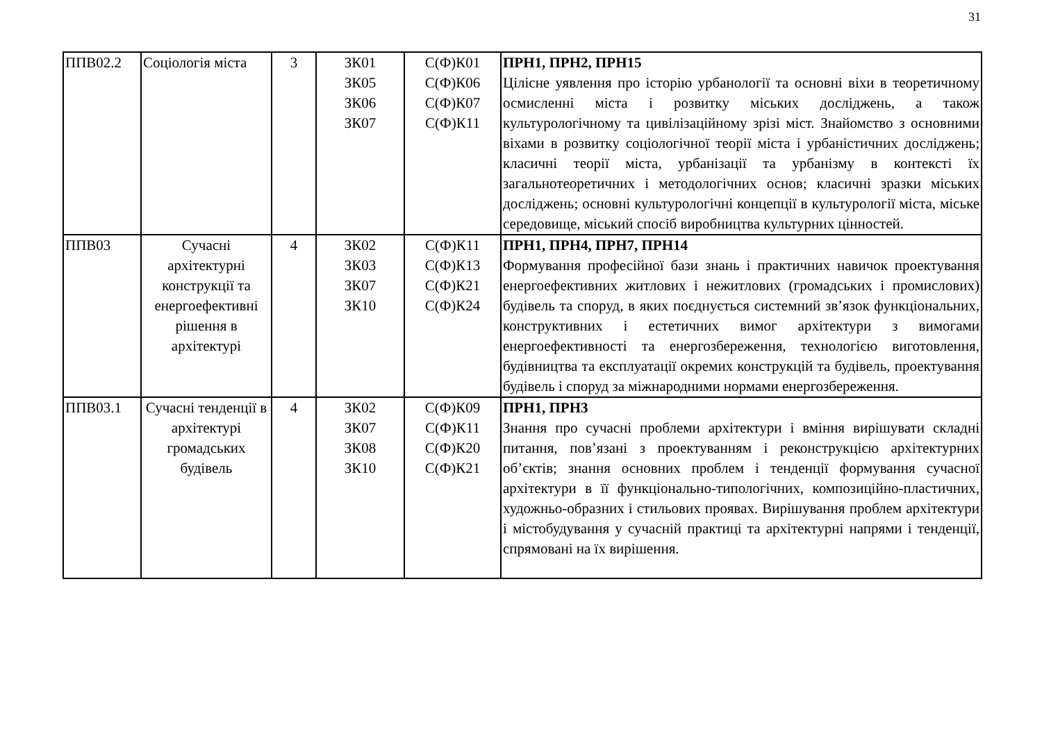31
| ППВ02.2 | Соціологія міста | 3 | ЗК01 ЗК05 ЗК06 ЗК07 | С(Ф)К01 С(Ф)К06 С(Ф)К07 С(Ф)К11 | ПРН1, ПРН2, ПРН15 Цілісне уявлення про історію урбанології та основні віхи в теоретичному осмисленні міста і розвитку міських досліджень, а також культурологічному та цивілізаційному зрізі міст. Знайомство з основними віхами в розвитку соціологічної теорії міста і урбаністичних досліджень; класичні теорії міста, урбанізації та урбанізму в контексті їх загальнотеоретичних і методологічних основ; класичні зразки міських досліджень; основні культурологічні концепції в культурології міста, міське середовище, міський спосіб виробництва культурних цінностей. |
| ППВ03 | Сучасні архітектурні конструкції та енергоефективні рішення в архітектурі | 4 | ЗК02 ЗК03 ЗК07 ЗК10 | С(Ф)К11 С(Ф)К13 С(Ф)К21 С(Ф)К24 | ПРН1, ПРН4, ПРН7, ПРН14 Формування професійної бази знань і практичних навичок проектування енергоефективних житлових і нежитлових (громадських і промислових) будівель та споруд, в яких поєднується системний зв’язок функціональних, конструктивних і естетичних вимог архітектури з вимогами енергоефективності та енергозбереження, технологією виготовлення, будівництва та експлуатації окремих конструкцій та будівель, проектування будівель і споруд за міжнародними нормами енергозбереження. |
| ППВ03.1 | Сучасні тенденції в архітектурі громадських будівель | 4 | ЗК02 ЗК07 ЗК08 ЗК10 | С(Ф)К09 С(Ф)К11 С(Ф)К20 С(Ф)К21 | ПРН1, ПРН3 Знання про сучасні проблеми архітектури і вміння вирішувати складні питання, пов’язані з проектуванням і реконструкцією архітектурних об’єктів; знання основних проблем і тенденції формування сучасної архітектури в її функціонально-типологічних, композиційно-пластичних, художньо-образних і стильових проявах. Вирішування проблем архітектури і містобудування у сучасній практиці та архітектурні напрями і тенденції, спрямовані на їх вирішення. |